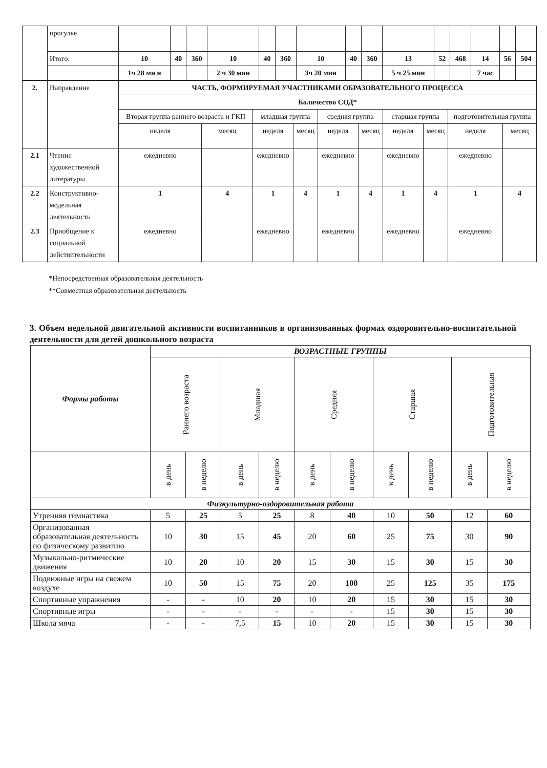| | прогулке | | | | | | | | | | | | | | | |
| | Итого: | 10 | 40 | 360 | 10 | 40 | 360 | 10 | 40 | 360 | 13 | 52 | 468 | 14 | 56 | 504 |
| | | 1ч 28 ми н | | | 2 ч 30 мин | | | 3ч 20 мин | | | 5 ч 25 мин | | | 7 час | | |
| 2. | Направление | ЧАСТЬ, ФОРМИРУЕМАЯ УЧАСТНИКАМИ ОБРАЗОВАТЕЛЬНОГО ПРОЦЕССА | | | | | | | | | |
| | | Количество СОД* | | | | | | | | | |
| | | Вторая группа раннего возраста и ГКП | | младшая группа | | средняя группа | | старшая группа | | подготовительная группа | |
| | | неделя | месяц | неделя | месяц | неделя | месяц | неделя | месяц | неделя | месяц |
| 2.1 | Чтение художественной литературы | ежедневно | | ежедневно | | ежедневно | | ежедневно | | ежедневно | |
| 2.2 | Конструктивно-модельная деятельность | 1 | 4 | 1 | 4 | 1 | 4 | 1 | 4 | 1 | 4 |
| 2.3 | Приобщение к социальной действительности | ежедневно | | ежедневно | | ежедневно | | ежедневно | | ежедневно | |
*Непосредственная образовательная деятельность
**Совместная образовательная деятельность
3. Объем недельной двигательной активности воспитанников в организованных формах оздоровительно-воспитательной деятельности для детей дошкольного возраста
| Формы работы | ВОЗРАСТНЫЕ ГРУППЫ | | | | | | | | | |
| | Раннего возраста | | Младшая | | Средняя | | Старшая | | Подготовительная | |
| | в день | в неделю | в день | в неделю | в день | в неделю | в день | в неделю | в день | в неделю |
| Физкультурно-оздоровительная работа | | | | | | | | | | |
| Утренняя гимнастика | 5 | 25 | 5 | 25 | 8 | 40 | 10 | 50 | 12 | 60 |
| Организованная образовательная деятельность по физическому развитию | 10 | 30 | 15 | 45 | 20 | 60 | 25 | 75 | 30 | 90 |
| Музыкально-ритмические движения | 10 | 20 | 10 | 20 | 15 | 30 | 15 | 30 | 15 | 30 |
| Подвижные игры на свежем воздухе | 10 | 50 | 15 | 75 | 20 | 100 | 25 | 125 | 35 | 175 |
| Спортивные упражнения | - | - | 10 | 20 | 10 | 20 | 15 | 30 | 15 | 30 |
| Спортивные игры | - | - | - | - | - | - | 15 | 30 | 15 | 30 |
| Школа мяча | - | - | 7,5 | 15 | 10 | 20 | 15 | 30 | 15 | 30 |